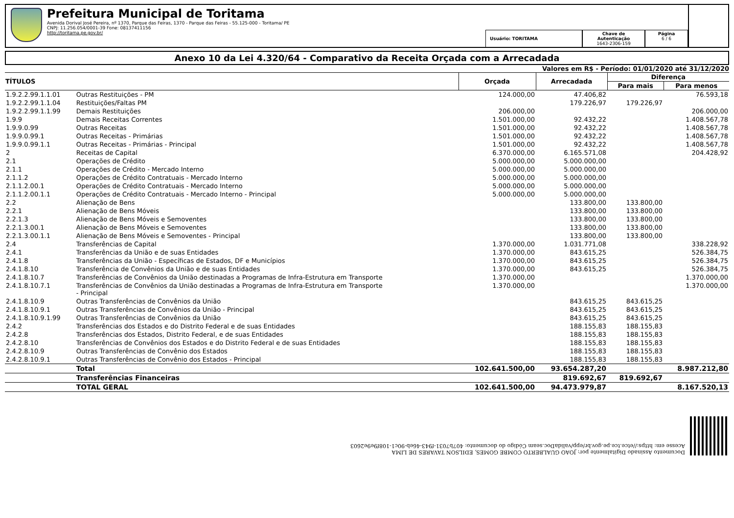Prefeitura Municipal de Toritama
Avenida Dorival José Pereira, nº 1370, Parque das Feiras, 1370 - Parque das Feiras - 55.125-000 - Toritama/ PE
CNPJ: 11.256.054/0001-39 Fone: 08137411156
http://toritama.pe.gov.br/
Usuário: TORITAMA Chave de Autenticação
1643-2306-159
Página
6 / 6
Anexo 10 da Lei 4.320/64 - Comparativo da Receita Orçada com a Arrecadada
Valores em R$ - Período: 01/01/2020 até 31/12/2020
| TÍTULOS | | Orçada | Arrecadada | Diferença | |
| --- | --- | --- | --- | --- | --- |
| | | | | Para mais | Para menos |
| 1.9.2.2.99.1.1.01 | Outras Restituições - PM | 124.000,00 | 47.406,82 | | 76.593,18 |
| 1.9.2.2.99.1.1.04 | Restituições/Faltas PM | | 179.226,97 | 179.226,97 | |
| 1.9.2.2.99.1.1.99 | Demais Restituições | 206.000,00 | | | 206.000,00 |
| 1.9.9 | Demais Receitas Correntes | 1.501.000,00 | 92.432,22 | | 1.408.567,78 |
| 1.9.9.0.99 | Outras Receitas | 1.501.000,00 | 92.432,22 | | 1.408.567,78 |
| 1.9.9.0.99.1 | Outras Receitas - Primárias | 1.501.000,00 | 92.432,22 | | 1.408.567,78 |
| 1.9.9.0.99.1.1 | Outras Receitas - Primárias - Principal | 1.501.000,00 | 92.432,22 | | 1.408.567,78 |
| 2 | Receitas de Capital | 6.370.000,00 | 6.165.571,08 | | 204.428,92 |
| 2.1 | Operações de Crédito | 5.000.000,00 | 5.000.000,00 | | |
| 2.1.1 | Operações de Crédito - Mercado Interno | 5.000.000,00 | 5.000.000,00 | | |
| 2.1.1.2 | Operações de Crédito Contratuais - Mercado Interno | 5.000.000,00 | 5.000.000,00 | | |
| 2.1.1.2.00.1 | Operações de Crédito Contratuais - Mercado Interno | 5.000.000,00 | 5.000.000,00 | | |
| 2.1.1.2.00.1.1 | Operações de Crédito Contratuais - Mercado Interno - Principal | 5.000.000,00 | 5.000.000,00 | | |
| 2.2 | Alienação de Bens | | 133.800,00 | 133.800,00 | |
| 2.2.1 | Alienação de Bens Móveis | | 133.800,00 | 133.800,00 | |
| 2.2.1.3 | Alienação de Bens Móveis e Semoventes | | 133.800,00 | 133.800,00 | |
| 2.2.1.3.00.1 | Alienação de Bens Móveis e Semoventes | | 133.800,00 | 133.800,00 | |
| 2.2.1.3.00.1.1 | Alienação de Bens Móveis e Semoventes - Principal | | 133.800,00 | 133.800,00 | |
| 2.4 | Transferências de Capital | 1.370.000,00 | 1.031.771,08 | | 338.228,92 |
| 2.4.1 | Transferências da União e de suas Entidades | 1.370.000,00 | 843.615,25 | | 526.384,75 |
| 2.4.1.8 | Transferências da União - Específicas de Estados, DF e Municípios | 1.370.000,00 | 843.615,25 | | 526.384,75 |
| 2.4.1.8.10 | Transferência de Convênios da União e de suas Entidades | 1.370.000,00 | 843.615,25 | | 526.384,75 |
| 2.4.1.8.10.7 | Transferências de Convênios da União destinadas a Programas de Infra-Estrutura em Transporte | 1.370.000,00 | | | 1.370.000,00 |
| 2.4.1.8.10.7.1 | Transferências de Convênios da União destinadas a Programas de Infra-Estrutura em Transporte - Principal | 1.370.000,00 | | | 1.370.000,00 |
| 2.4.1.8.10.9 | Outras Transferências de Convênios da União | | 843.615,25 | 843.615,25 | |
| 2.4.1.8.10.9.1 | Outras Transferências de Convênios da União - Principal | | 843.615,25 | 843.615,25 | |
| 2.4.1.8.10.9.1.99 | Outras Transferências de Convênios da União | | 843.615,25 | 843.615,25 | |
| 2.4.2 | Transferências dos Estados e do Distrito Federal e de suas Entidades | | 188.155,83 | 188.155,83 | |
| 2.4.2.8 | Transferências dos Estados, Distrito Federal, e de suas Entidades | | 188.155,83 | 188.155,83 | |
| 2.4.2.8.10 | Transferências de Convênios dos Estados e do Distrito Federal e de suas Entidades | | 188.155,83 | 188.155,83 | |
| 2.4.2.8.10.9 | Outras Transferências de Convênio dos Estados | | 188.155,83 | 188.155,83 | |
| 2.4.2.8.10.9.1 | Outras Transferências de Convênio dos Estados - Principal | | 188.155,83 | 188.155,83 | |
| | Total | 102.641.500,00 | 93.654.287,20 | | 8.987.212,80 |
| | Transferências Financeiras | | 819.692,67 | 819.692,67 | |
| | TOTAL GERAL | 102.641.500,00 | 94.473.979,87 | | 8.167.520,13 |
Documento Assinado Digitalmente por: JOAO GUALBERTO COMBE GOMES, EDILSON TAVARES DE LIMA
Acesse em: https://etce.tce.pe.gov.br/epp/validaDoc.seam Código do documento: 407b7031-f943-46eb-90c1-108f9e9e2603